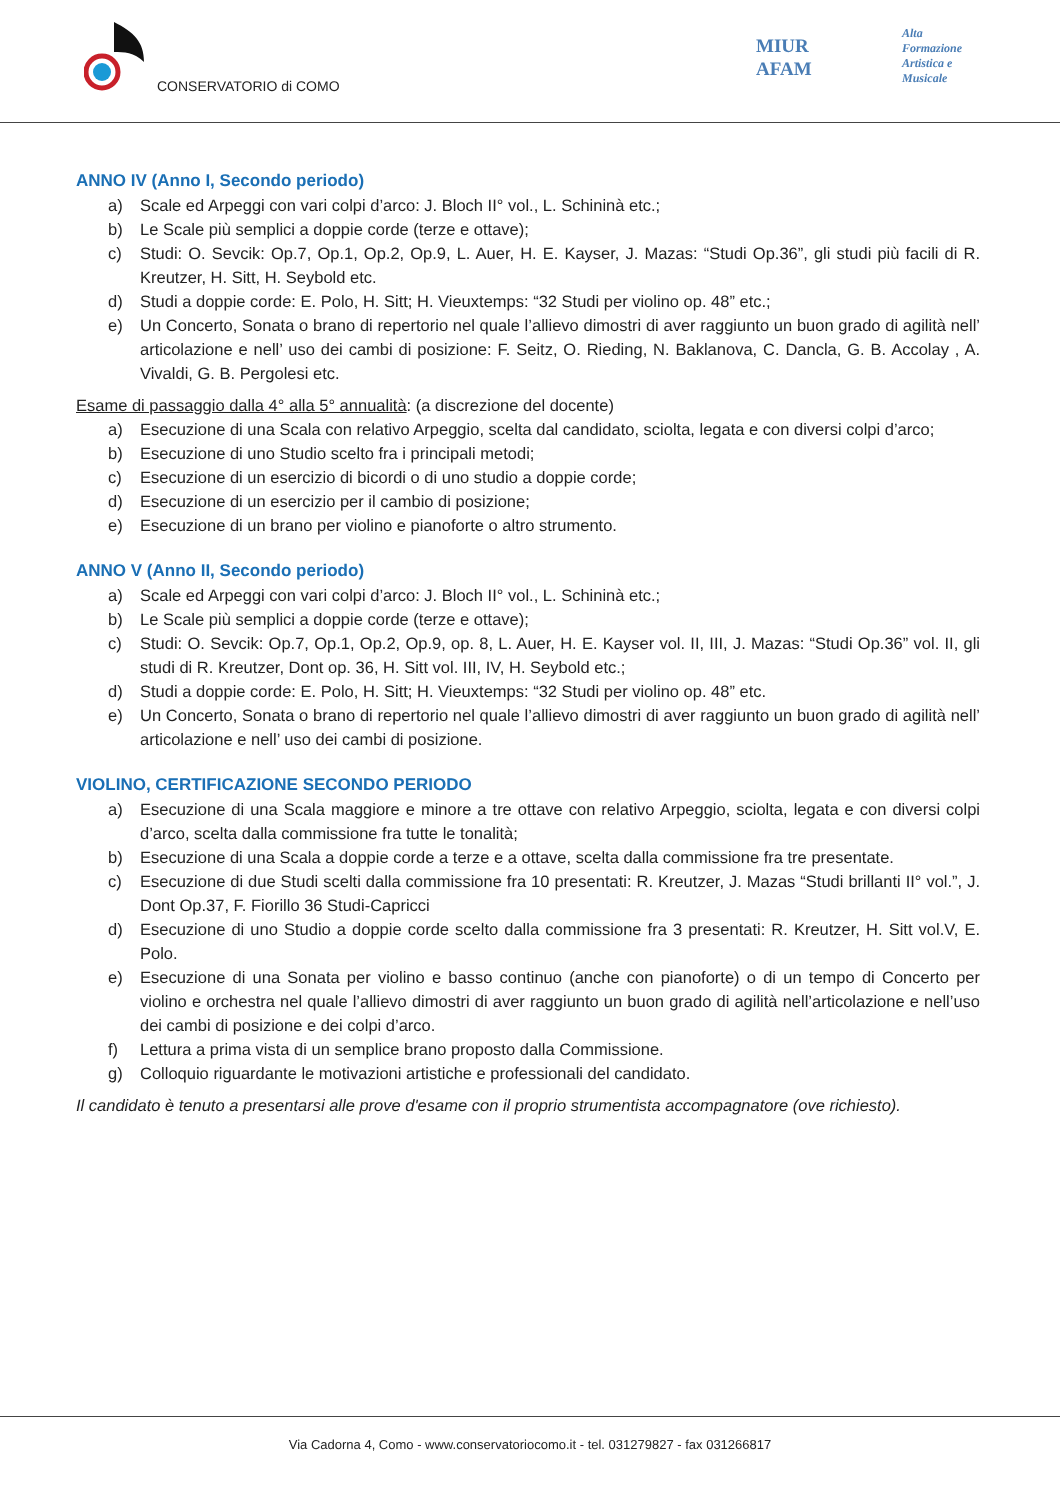CONSERVATORIO di COMO
MIUR
AFAM
Alta
Formazione
Artistica e
Musicale
ANNO IV (Anno I, Secondo periodo)
a) Scale ed Arpeggi con vari colpi d’arco: J. Bloch II° vol., L. Schininà etc.;
b) Le Scale più semplici a doppie corde (terze e ottave);
c) Studi: O. Sevcik: Op.7, Op.1, Op.2, Op.9, L. Auer, H. E. Kayser, J. Mazas: “Studi Op.36”, gli studi più facili di R. Kreutzer, H. Sitt, H. Seybold etc.
d) Studi a doppie corde: E. Polo, H. Sitt; H. Vieuxtemps: “32 Studi per violino op. 48” etc.;
e) Un Concerto, Sonata o brano di repertorio nel quale l’allievo dimostri di aver raggiunto un buon grado di agilità nell’ articolazione e nell’ uso dei cambi di posizione: F. Seitz, O. Rieding, N. Baklanova, C. Dancla, G. B. Accolay , A. Vivaldi, G. B. Pergolesi etc.
Esame di passaggio dalla 4° alla 5° annualità: (a discrezione del docente)
a) Esecuzione di una Scala con relativo Arpeggio, scelta dal candidato, sciolta, legata e con diversi colpi d’arco;
b) Esecuzione di uno Studio scelto fra i principali metodi;
c) Esecuzione di un esercizio di bicordi o di uno studio a doppie corde;
d) Esecuzione di un esercizio per il cambio di posizione;
e) Esecuzione di un brano per violino e pianoforte o altro strumento.
ANNO V (Anno II, Secondo periodo)
a) Scale ed Arpeggi con vari colpi d’arco: J. Bloch II° vol., L. Schininà etc.;
b) Le Scale più semplici a doppie corde (terze e ottave);
c) Studi: O. Sevcik: Op.7, Op.1, Op.2, Op.9, op. 8, L. Auer, H. E. Kayser vol. II, III, J. Mazas: “Studi Op.36” vol. II, gli studi di R. Kreutzer, Dont op. 36, H. Sitt vol. III, IV, H. Seybold etc.;
d) Studi a doppie corde: E. Polo, H. Sitt; H. Vieuxtemps: “32 Studi per violino op. 48” etc.
e) Un Concerto, Sonata o brano di repertorio nel quale l’allievo dimostri di aver raggiunto un buon grado di agilità nell’ articolazione e nell’ uso dei cambi di posizione.
VIOLINO, CERTIFICAZIONE SECONDO PERIODO
a) Esecuzione di una Scala maggiore e minore a tre ottave con relativo Arpeggio, sciolta, legata e con diversi colpi d’arco, scelta dalla commissione fra tutte le tonalità;
b) Esecuzione di una Scala a doppie corde a terze e a ottave, scelta dalla commissione fra tre presentate.
c) Esecuzione di due Studi scelti dalla commissione fra 10 presentati: R. Kreutzer, J. Mazas “Studi brillanti II° vol.”, J. Dont Op.37, F. Fiorillo 36 Studi-Capricci
d) Esecuzione di uno Studio a doppie corde scelto dalla commissione fra 3 presentati: R. Kreutzer, H. Sitt vol.V, E. Polo.
e) Esecuzione di una Sonata per violino e basso continuo (anche con pianoforte) o di un tempo di Concerto per violino e orchestra nel quale l’allievo dimostri di aver raggiunto un buon grado di agilità nell’articolazione e nell’uso dei cambi di posizione e dei colpi d’arco.
f) Lettura a prima vista di un semplice brano proposto dalla Commissione.
g) Colloquio riguardante le motivazioni artistiche e professionali del candidato.
Il candidato è tenuto a presentarsi alle prove d'esame con il proprio strumentista accompagnatore (ove richiesto).
Via Cadorna 4, Como - www.conservatoriocomo.it - tel. 031279827 - fax 031266817